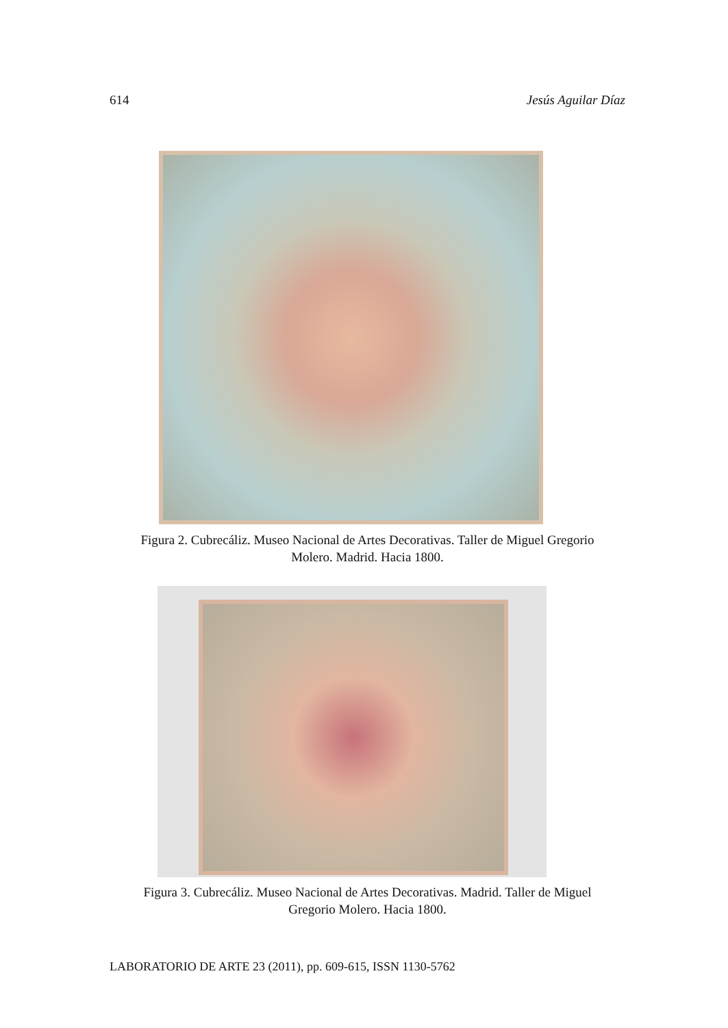614 Jesús Aguilar Díaz
Figura 2. Cubrecáliz. Museo Nacional de Artes Decorativas. Taller de Miguel Gregorio
Molero. Madrid. Hacia 1800.
Figura 3. Cubrecáliz. Museo Nacional de Artes Decorativas. Madrid. Taller de Miguel
Gregorio Molero. Hacia 1800.
LABORATORIO DE ARTE 23 (2011), pp. 609-615, ISSN 1130-5762